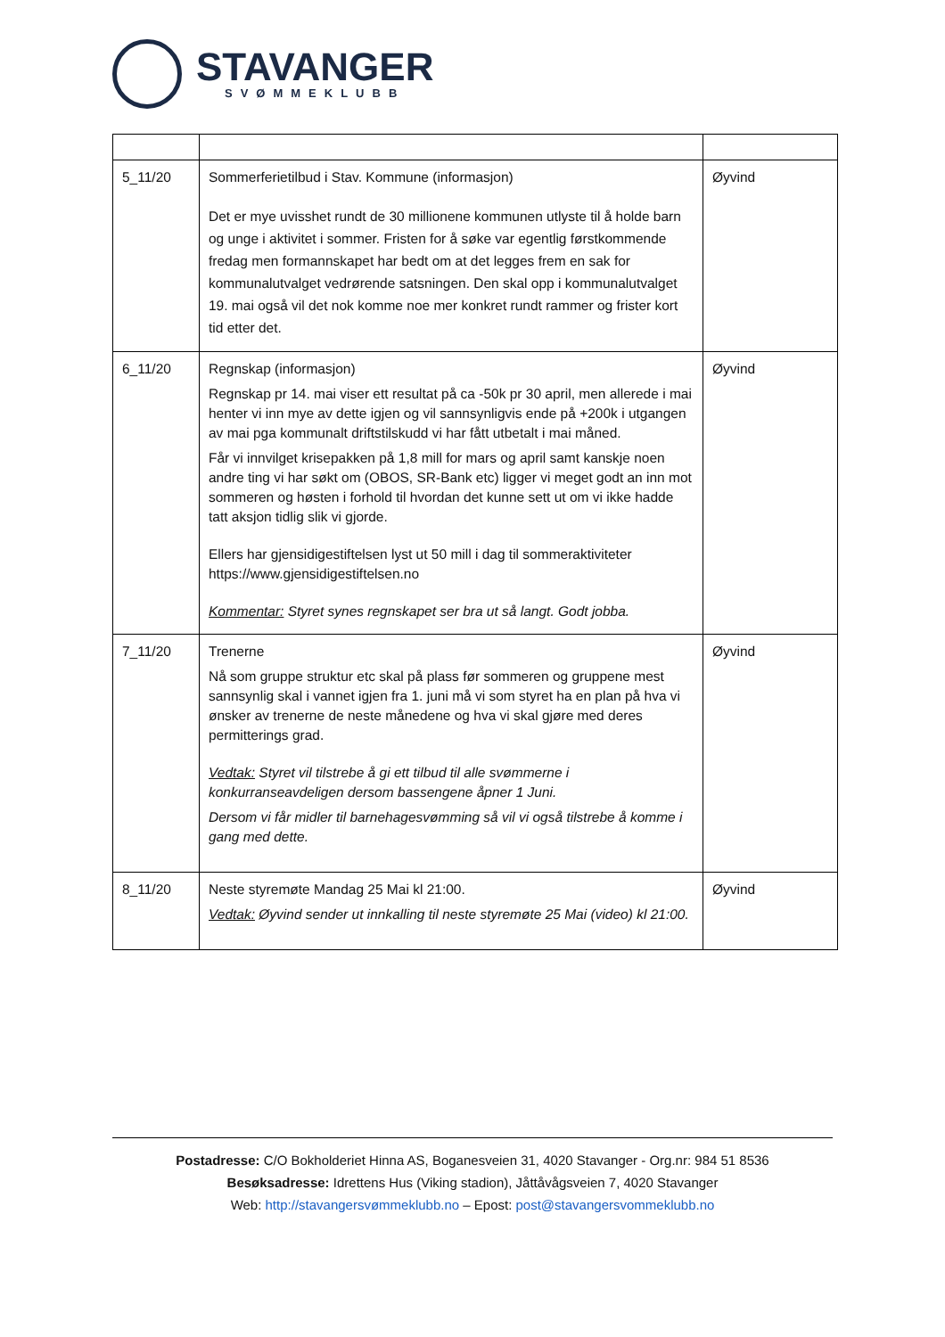STAVANGER
SVØMMEKLUBB
| 5_11/20 | Sommerferietilbud i Stav. Kommune (informasjon) Det er mye uvisshet rundt de 30 millionene kommunen utlyste til å holde barn og unge i aktivitet i sommer. Fristen for å søke var egentlig førstkommende fredag men formannskapet har bedt om at det legges frem en sak for kommunalutvalget vedrørende satsningen. Den skal opp i kommunalutvalget 19. mai også vil det nok komme noe mer konkret rundt rammer og frister kort tid etter det. | Øyvind |
| 6_11/20 | Regnskap (informasjon) Regnskap pr 14. mai viser ett resultat på ca -50k pr 30 april, men allerede i mai henter vi inn mye av dette igjen og vil sannsynligvis ende på +200k i utgangen av mai pga kommunalt driftstilskudd vi har fått utbetalt i mai måned. Får vi innvilget krisepakken på 1,8 mill for mars og april samt kanskje noen andre ting vi har søkt om (OBOS, SR-Bank etc) ligger vi meget godt an inn mot sommeren og høsten i forhold til hvordan det kunne sett ut om vi ikke hadde tatt aksjon tidlig slik vi gjorde. Ellers har gjensidigestiftelsen lyst ut 50 mill i dag til sommeraktiviteter https://www.gjensidigestiftelsen.no Kommentar: Styret synes regnskapet ser bra ut så langt. Godt jobba. | Øyvind |
| 7_11/20 | Trenerne Nå som gruppe struktur etc skal på plass før sommeren og gruppene mest sannsynlig skal i vannet igjen fra 1. juni må vi som styret ha en plan på hva vi ønsker av trenerne de neste månedene og hva vi skal gjøre med deres permitterings grad. Vedtak: Styret vil tilstrebe å gi ett tilbud til alle svømmerne i konkurranseavdeligen dersom bassengene åpner 1 Juni. Dersom vi får midler til barnehagesvømming så vil vi også tilstrebe å komme i gang med dette. | Øyvind |
| 8_11/20 | Neste styremøte Mandag 25 Mai kl 21:00. Vedtak: Øyvind sender ut innkalling til neste styremøte 25 Mai (video) kl 21:00. | Øyvind |
Postadresse: C/O Bokholderiet Hinna AS, Boganesveien 31, 4020 Stavanger - Org.nr: 984 51 8536
Besøksadresse: Idrettens Hus (Viking stadion), Jåttåvågsveien 7, 4020 Stavanger
Web: http://stavangersvømmeklubb.no – Epost: post@stavangersvommeklubb.no